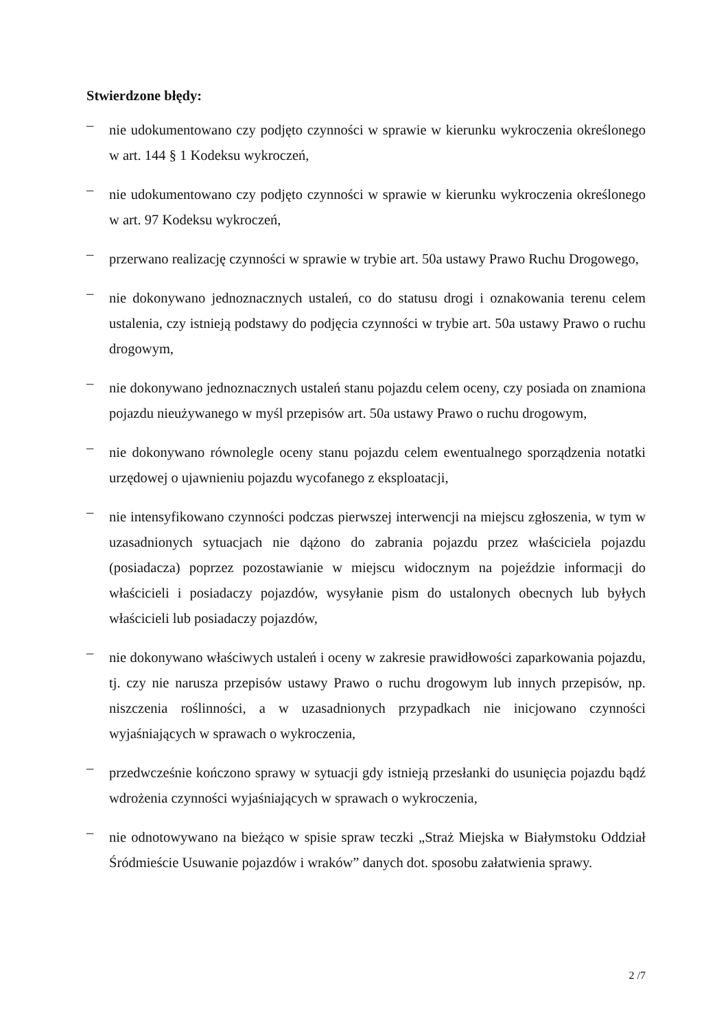Stwierdzone błędy:
– nie udokumentowano czy podjęto czynności w sprawie w kierunku wykroczenia określonego w art. 144 § 1 Kodeksu wykroczeń,
– nie udokumentowano czy podjęto czynności w sprawie w kierunku wykroczenia określonego w art. 97 Kodeksu wykroczeń,
– przerwano realizację czynności w sprawie w trybie art. 50a ustawy Prawo Ruchu Drogowego,
– nie dokonywano jednoznacznych ustaleń, co do statusu drogi i oznakowania terenu celem ustalenia, czy istnieją podstawy do podjęcia czynności w trybie art. 50a ustawy Prawo o ruchu drogowym,
– nie dokonywano jednoznacznych ustaleń stanu pojazdu celem oceny, czy posiada on znamiona pojazdu nieużywanego w myśl przepisów art. 50a ustawy Prawo o ruchu drogowym,
– nie dokonywano równolegle oceny stanu pojazdu celem ewentualnego sporządzenia notatki urzędowej o ujawnieniu pojazdu wycofanego z eksploatacji,
– nie intensyfikowano czynności podczas pierwszej interwencji na miejscu zgłoszenia, w tym w uzasadnionych sytuacjach nie dążono do zabrania pojazdu przez właściciela pojazdu (posiadacza) poprzez pozostawianie w miejscu widocznym na pojeździe informacji do właścicieli i posiadaczy pojazdów, wysyłanie pism do ustalonych obecnych lub byłych właścicieli lub posiadaczy pojazdów,
– nie dokonywano właściwych ustaleń i oceny w zakresie prawidłowości zaparkowania pojazdu, tj. czy nie narusza przepisów ustawy Prawo o ruchu drogowym lub innych przepisów, np. niszczenia roślinności, a w uzasadnionych przypadkach nie inicjowano czynności wyjaśniających w sprawach o wykroczenia,
– przedwcześnie kończono sprawy w sytuacji gdy istnieją przesłanki do usunięcia pojazdu bądź wdrożenia czynności wyjaśniających w sprawach o wykroczenia,
– nie odnotowywano na bieżąco w spisie spraw teczki „Straż Miejska w Białymstoku Oddział Śródmieście Usuwanie pojazdów i wraków” danych dot. sposobu załatwienia sprawy.
2 /7